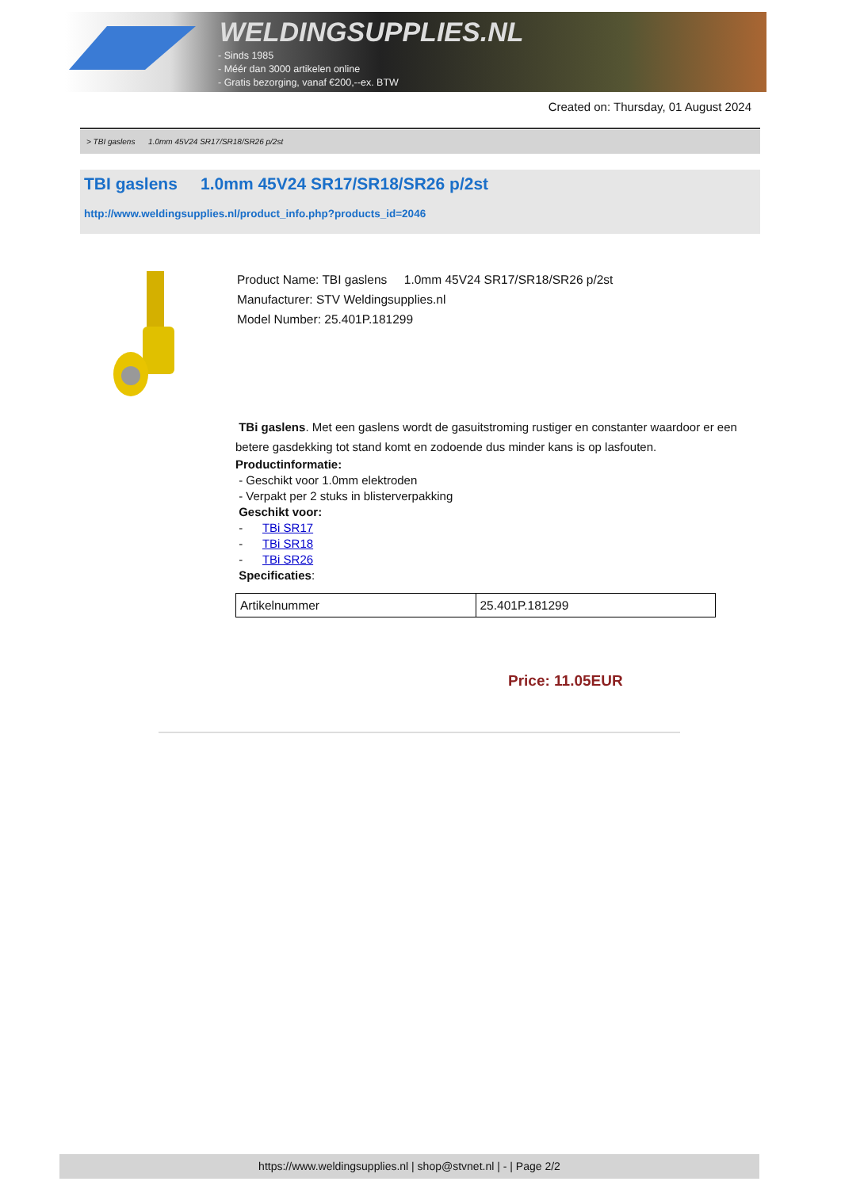WELDINGSUPPLIES.NL
- Sinds 1985
- Méér dan 3000 artikelen online
- Gratis bezorging, vanaf €200,--ex. BTW
Created on: Thursday, 01 August 2024
> TBI gaslens 1.0mm 45V24 SR17/SR18/SR26 p/2st
TBI gaslens 1.0mm 45V24 SR17/SR18/SR26 p/2st
http://www.weldingsupplies.nl/product_info.php?products_id=2046
Product Name: TBI gaslens 1.0mm 45V24 SR17/SR18/SR26 p/2st
Manufacturer: STV Weldingsupplies.nl
Model Number: 25.401P.181299
TBi gaslens. Met een gaslens wordt de gasuitstroming rustiger en constanter waardoor er een betere gasdekking tot stand komt en zodoende dus minder kans is op lasfouten.
Productinformatie:
- Geschikt voor 1.0mm elektroden
- Verpakt per 2 stuks in blisterverpakking
Geschikt voor:
- TBi SR17
- TBi SR18
- TBi SR26
Specificaties:
| Artikelnummer | 25.401P.181299 |
Price: 11.05EUR
https://www.weldingsupplies.nl | shop@stvnet.nl | - | Page 2/2